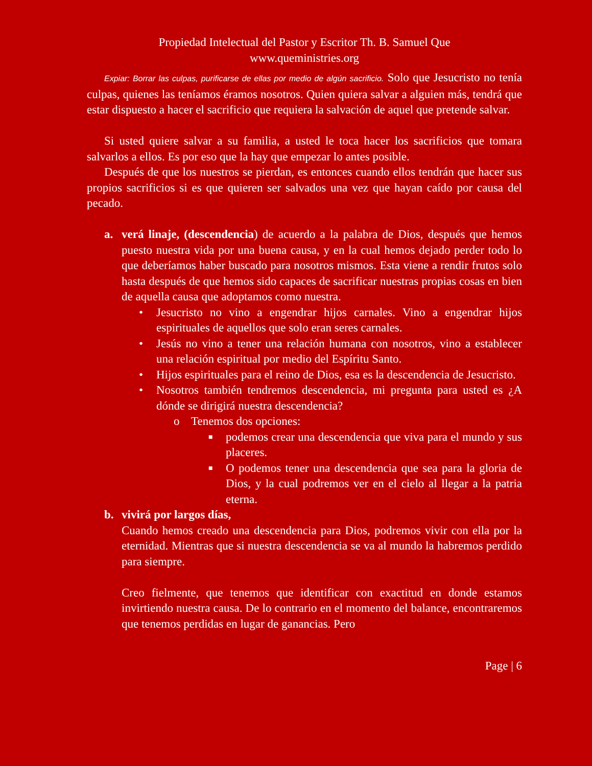Propiedad Intelectual del Pastor y Escritor Th. B. Samuel Que
www.queministries.org
Expiar: Borrar las culpas, purificarse de ellas por medio de algún sacrificio. Solo que Jesucristo no tenía culpas, quienes las teníamos éramos nosotros. Quien quiera salvar a alguien más, tendrá que estar dispuesto a hacer el sacrificio que requiera la salvación de aquel que pretende salvar.
Si usted quiere salvar a su familia, a usted le toca hacer los sacrificios que tomara salvarlos a ellos. Es por eso que la hay que empezar lo antes posible.
Después de que los nuestros se pierdan, es entonces cuando ellos tendrán que hacer sus propios sacrificios si es que quieren ser salvados una vez que hayan caído por causa del pecado.
a. verá linaje, (descendencia) de acuerdo a la palabra de Dios, después que hemos puesto nuestra vida por una buena causa, y en la cual hemos dejado perder todo lo que deberíamos haber buscado para nosotros mismos. Esta viene a rendir frutos solo hasta después de que hemos sido capaces de sacrificar nuestras propias cosas en bien de aquella causa que adoptamos como nuestra.
• Jesucristo no vino a engendrar hijos carnales. Vino a engendrar hijos espirituales de aquellos que solo eran seres carnales.
• Jesús no vino a tener una relación humana con nosotros, vino a establecer una relación espiritual por medio del Espíritu Santo.
• Hijos espirituales para el reino de Dios, esa es la descendencia de Jesucristo.
• Nosotros también tendremos descendencia, mi pregunta para usted es ¿A dónde se dirigirá nuestra descendencia?
o Tenemos dos opciones:
■
podemos crear una descendencia que viva para el mundo y sus placeres.
■
O podemos tener una descendencia que sea para la gloria de Dios, y la cual podremos ver en el cielo al llegar a la patria eterna.
b. vivirá por largos días,
Cuando hemos creado una descendencia para Dios, podremos vivir con ella por la eternidad. Mientras que si nuestra descendencia se va al mundo la habremos perdido para siempre.
Creo fielmente, que tenemos que identificar con exactitud en donde estamos invirtiendo nuestra causa. De lo contrario en el momento del balance, encontraremos que tenemos perdidas en lugar de ganancias. Pero
Page | 6